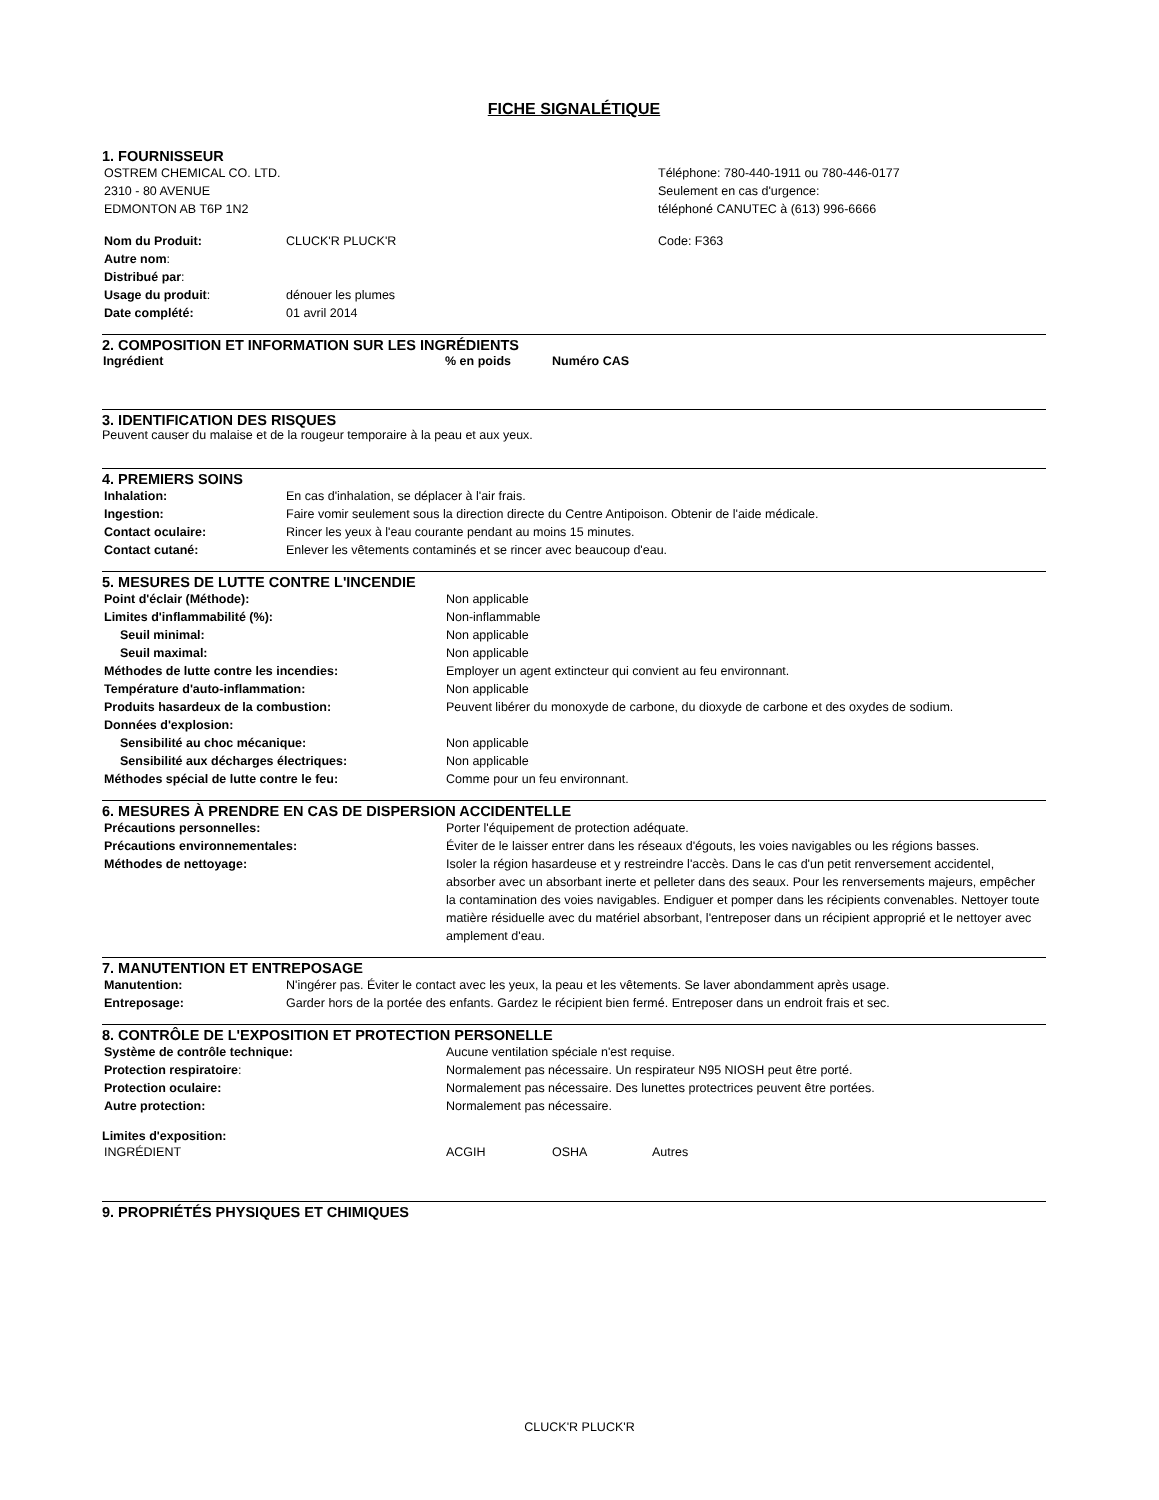FICHE SIGNALÉTIQUE
1. FOURNISSEUR
| OSTREM CHEMICAL CO. LTD. 2310 - 80 AVENUE EDMONTON AB T6P 1N2 | Téléphone: 780-440-1911 ou 780-446-0177 Seulement en cas d'urgence: téléphoné CANUTEC à (613) 996-6666 |
| Nom du Produit: | CLUCK'R PLUCK'R | Code: F363 |
| Autre nom : | | |
| Distribué par : | | |
| Usage du produit : | dénouer les plumes | |
| Date complété: | 01 avril 2014 | |
2. COMPOSITION ET INFORMATION SUR LES INGRÉDIENTS
| Ingrédient | % en poids | Numéro CAS |
| --- | --- | --- |
3. IDENTIFICATION DES RISQUES
Peuvent causer du malaise et de la rougeur temporaire à la peau et aux yeux.
4. PREMIERS SOINS
| Inhalation: | En cas d'inhalation, se déplacer à l'air frais. |
| Ingestion: | Faire vomir seulement sous la direction directe du Centre Antipoison. Obtenir de l'aide médicale. |
| Contact oculaire: | Rincer les yeux à l'eau courante pendant au moins 15 minutes. |
| Contact cutané: | Enlever les vêtements contaminés et se rincer avec beaucoup d'eau. |
5. MESURES DE LUTTE CONTRE L'INCENDIE
| Point d'éclair (Méthode): | Non applicable |
| Limites d'inflammabilité (%): | Non-inflammable |
| Seuil minimal: | Non applicable |
| Seuil maximal: | Non applicable |
| Méthodes de lutte contre les incendies: | Employer un agent extincteur qui convient au feu environnant. |
| Température d'auto-inflammation: | Non applicable |
| Produits hasardeux de la combustion: | Peuvent libérer du monoxyde de carbone, du dioxyde de carbone et des oxydes de sodium. |
| Données d'explosion: | |
| Sensibilité au choc mécanique: | Non applicable |
| Sensibilité aux décharges électriques: | Non applicable |
| Méthodes spécial de lutte contre le feu: | Comme pour un feu environnant. |
6. MESURES À PRENDRE EN CAS DE DISPERSION ACCIDENTELLE
| Précautions personnelles: | Porter l'équipement de protection adéquate. |
| Précautions environnementales: | Éviter de le laisser entrer dans les réseaux d'égouts, les voies navigables ou les régions basses. |
| Méthodes de nettoyage: | Isoler la région hasardeuse et y restreindre l'accès. Dans le cas d'un petit renversement accidentel, absorber avec un absorbant inerte et pelleter dans des seaux. Pour les renversements majeurs, empêcher la contamination des voies navigables. Endiguer et pomper dans les récipients convenables. Nettoyer toute matière résiduelle avec du matériel absorbant, l'entreposer dans un récipient approprié et le nettoyer avec amplement d'eau. |
7. MANUTENTION ET ENTREPOSAGE
| Manutention: | N'ingérer pas. Éviter le contact avec les yeux, la peau et les vêtements. Se laver abondamment après usage. |
| Entreposage: | Garder hors de la portée des enfants. Gardez le récipient bien fermé. Entreposer dans un endroit frais et sec. |
8. CONTRÔLE DE L'EXPOSITION ET PROTECTION PERSONELLE
| Système de contrôle technique: | Aucune ventilation spéciale n'est requise. |
| Protection respiratoire : | Normalement pas nécessaire. Un respirateur N95 NIOSH peut être porté. |
| Protection oculaire: | Normalement pas nécessaire. Des lunettes protectrices peuvent être portées. |
| Autre protection: | Normalement pas nécessaire. |
Limites d'exposition:
| INGRÉDIENT | ACGIH | OSHA | Autres |
9. PROPRIÉTÉS PHYSIQUES ET CHIMIQUES
CLUCK'R PLUCK'R